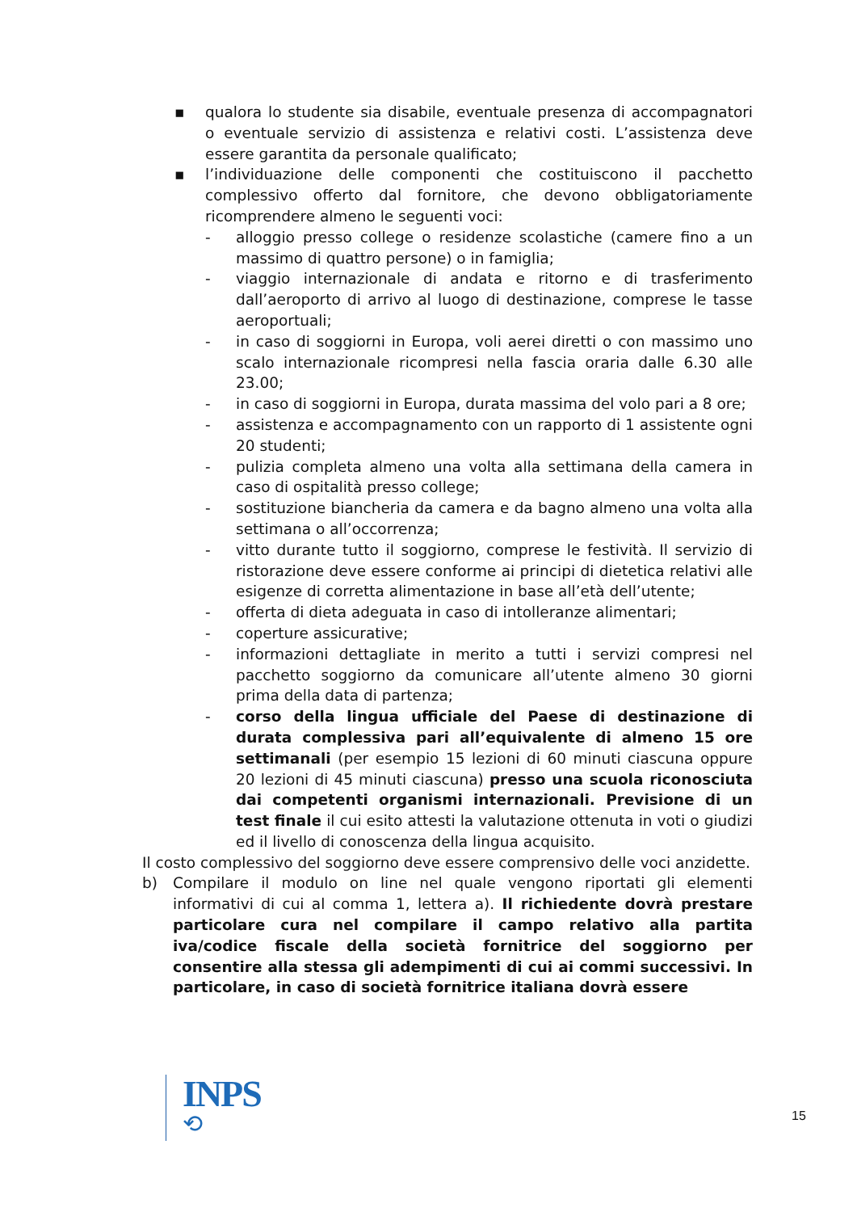▪ qualora lo studente sia disabile, eventuale presenza di accompagnatori o eventuale servizio di assistenza e relativi costi. L’assistenza deve essere garantita da personale qualificato;
▪ l’individuazione delle componenti che costituiscono il pacchetto complessivo offerto dal fornitore, che devono obbligatoriamente ricomprendere almeno le seguenti voci:
- alloggio presso college o residenze scolastiche (camere fino a un massimo di quattro persone) o in famiglia;
- viaggio internazionale di andata e ritorno e di trasferimento dall’aeroporto di arrivo al luogo di destinazione, comprese le tasse aeroportuali;
- in caso di soggiorni in Europa, voli aerei diretti o con massimo uno scalo internazionale ricompresi nella fascia oraria dalle 6.30 alle 23.00;
- in caso di soggiorni in Europa, durata massima del volo pari a 8 ore;
- assistenza e accompagnamento con un rapporto di 1 assistente ogni 20 studenti;
- pulizia completa almeno una volta alla settimana della camera in caso di ospitalità presso college;
- sostituzione biancheria da camera e da bagno almeno una volta alla settimana o all’occorrenza;
- vitto durante tutto il soggiorno, comprese le festività. Il servizio di ristorazione deve essere conforme ai principi di dietetica relativi alle esigenze di corretta alimentazione in base all’età dell’utente;
- offerta di dieta adeguata in caso di intolleranze alimentari;
- coperture assicurative;
- informazioni dettagliate in merito a tutti i servizi compresi nel pacchetto soggiorno da comunicare all’utente almeno 30 giorni prima della data di partenza;
- corso della lingua ufficiale del Paese di destinazione di durata complessiva pari all’equivalente di almeno 15 ore settimanali (per esempio 15 lezioni di 60 minuti ciascuna oppure 20 lezioni di 45 minuti ciascuna) presso una scuola riconosciuta dai competenti organismi internazionali. Previsione di un test finale il cui esito attesti la valutazione ottenuta in voti o giudizi ed il livello di conoscenza della lingua acquisito.
Il costo complessivo del soggiorno deve essere comprensivo delle voci anzidette.
b) Compilare il modulo on line nel quale vengono riportati gli elementi informativi di cui al comma 1, lettera a). Il richiedente dovrà prestare particolare cura nel compilare il campo relativo alla partita iva/codice fiscale della società fornitrice del soggiorno per consentire alla stessa gli adempimenti di cui ai commi successivi. In particolare, in caso di società fornitrice italiana dovrà essere
INPS
⟲
15